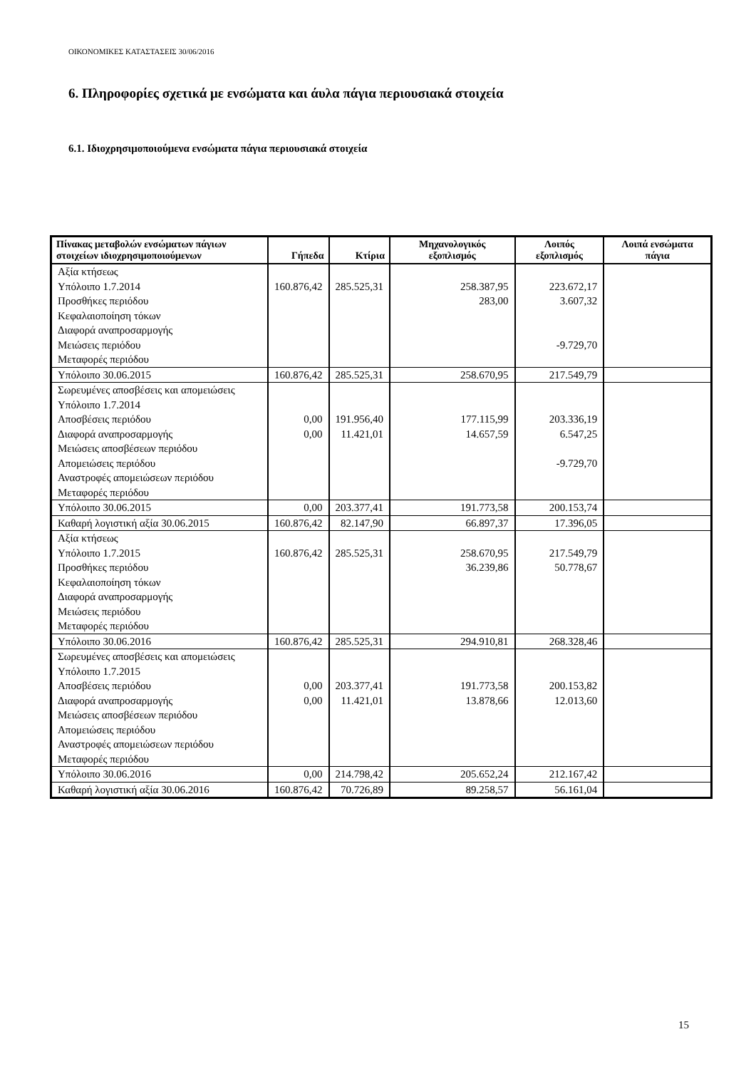ΟΙΚΟΝΟΜΙΚΕΣ ΚΑΤΑΣΤΑΣΕΙΣ 30/06/2016
6. Πληροφορίες σχετικά με ενσώματα και άυλα πάγια περιουσιακά στοιχεία
6.1. Ιδιοχρησιμοποιούμενα ενσώματα πάγια περιουσιακά στοιχεία
| Πίνακας μεταβολών ενσώματων πάγιων στοιχείων ιδιοχρησιμοποιούμενων | Γήπεδα | Κτίρια | Μηχανολογικός εξοπλισμός | Λοιπός εξοπλισμός | Λοιπά ενσώματα πάγια |
| --- | --- | --- | --- | --- | --- |
| Αξία κτήσεως Υπόλοιπο 1.7.2014 Προσθήκες περιόδου Κεφαλαιοποίηση τόκων Διαφορά αναπροσαρμογής Μειώσεις περιόδου Μεταφορές περιόδου | 160.876,42 | 285.525,31 | 258.387,95 283,00 | 223.672,17 3.607,32 -9.729,70 | |
| Υπόλοιπο 30.06.2015 | 160.876,42 | 285.525,31 | 258.670,95 | 217.549,79 | |
| Σωρευμένες αποσβέσεις και απομειώσεις Υπόλοιπο 1.7.2014 Αποσβέσεις περιόδου Διαφορά αναπροσαρμογής Μειώσεις αποσβέσεων περιόδου Απομειώσεις περιόδου Αναστροφές απομειώσεων περιόδου Μεταφορές περιόδου | 0,00 0,00 | 191.956,40 11.421,01 | 177.115,99 14.657,59 | 203.336,19 6.547,25 -9.729,70 | |
| Υπόλοιπο 30.06.2015 | 0,00 | 203.377,41 | 191.773,58 | 200.153,74 | |
| Καθαρή λογιστική αξία 30.06.2015 | 160.876,42 | 82.147,90 | 66.897,37 | 17.396,05 | |
| Αξία κτήσεως Υπόλοιπο 1.7.2015 Προσθήκες περιόδου Κεφαλαιοποίηση τόκων Διαφορά αναπροσαρμογής Μειώσεις περιόδου Μεταφορές περιόδου | 160.876,42 | 285.525,31 | 258.670,95 36.239,86 | 217.549,79 50.778,67 | |
| Υπόλοιπο 30.06.2016 | 160.876,42 | 285.525,31 | 294.910,81 | 268.328,46 | |
| Σωρευμένες αποσβέσεις και απομειώσεις Υπόλοιπο 1.7.2015 Αποσβέσεις περιόδου Διαφορά αναπροσαρμογής Μειώσεις αποσβέσεων περιόδου Απομειώσεις περιόδου Αναστροφές απομειώσεων περιόδου Μεταφορές περιόδου | 0,00 0,00 | 203.377,41 11.421,01 | 191.773,58 13.878,66 | 200.153,82 12.013,60 | |
| Υπόλοιπο 30.06.2016 | 0,00 | 214.798,42 | 205.652,24 | 212.167,42 | |
| Καθαρή λογιστική αξία 30.06.2016 | 160.876,42 | 70.726,89 | 89.258,57 | 56.161,04 | |
15